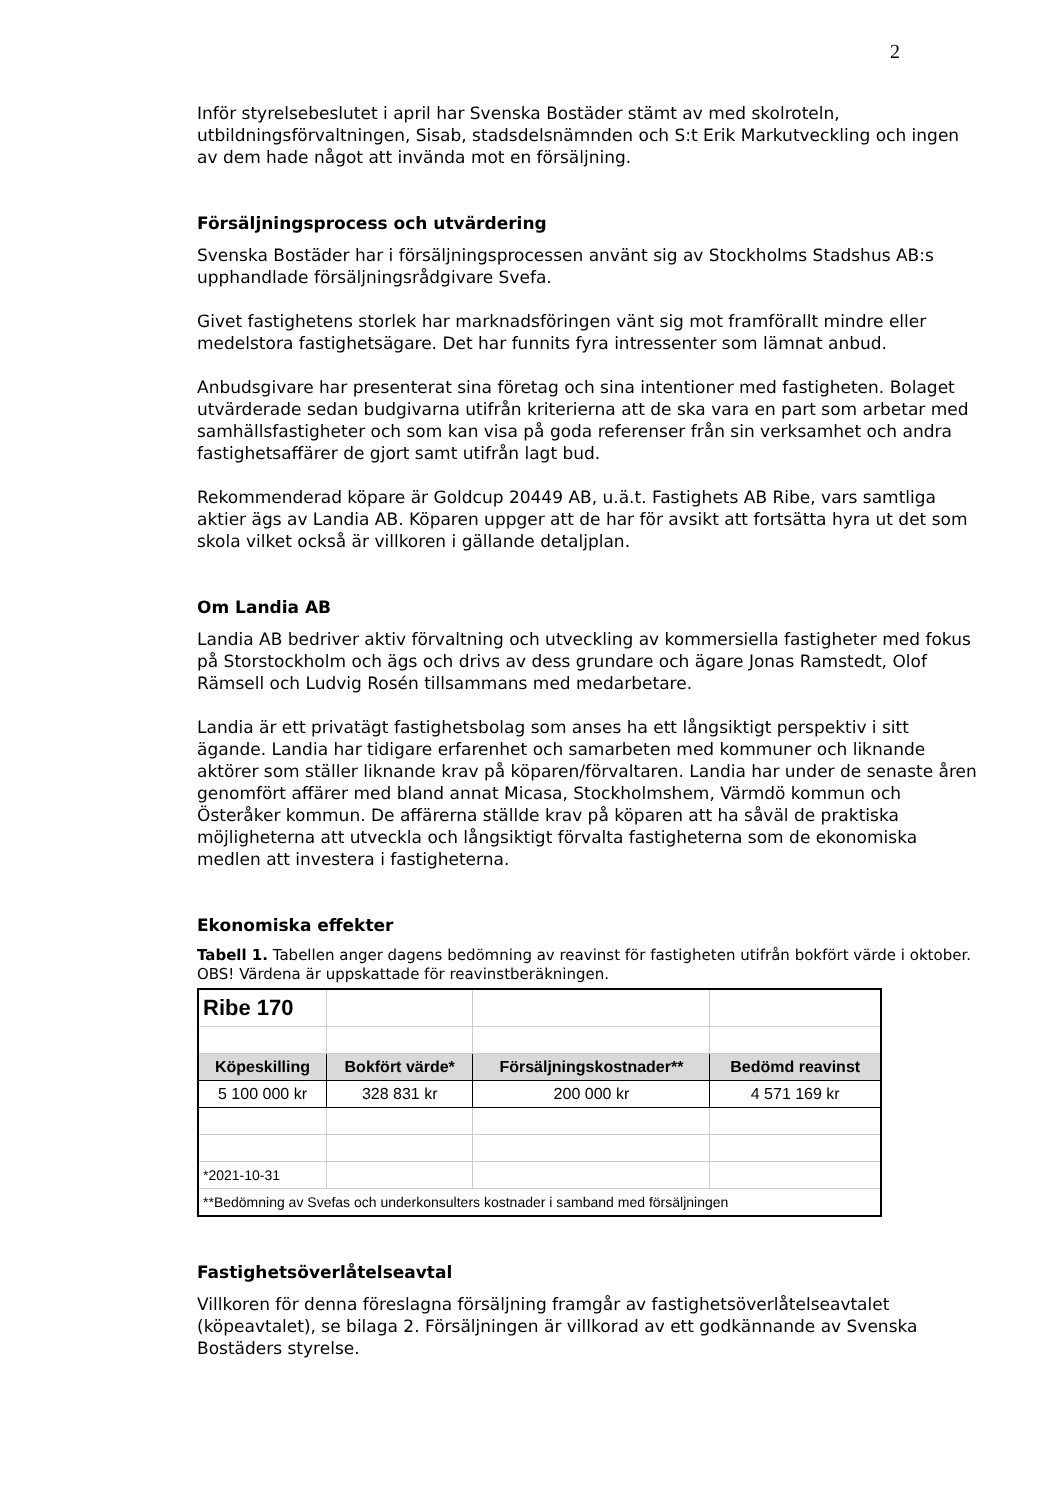2
Inför styrelsebeslutet i april har Svenska Bostäder stämt av med skolroteln, utbildningsförvaltningen, Sisab, stadsdelsnämnden och S:t Erik Markutveckling och ingen av dem hade något att invända mot en försäljning.
Försäljningsprocess och utvärdering
Svenska Bostäder har i försäljningsprocessen använt sig av Stockholms Stadshus AB:s upphandlade försäljningsrådgivare Svefa.
Givet fastighetens storlek har marknadsföringen vänt sig mot framförallt mindre eller medelstora fastighetsägare. Det har funnits fyra intressenter som lämnat anbud.
Anbudsgivare har presenterat sina företag och sina intentioner med fastigheten. Bolaget utvärderade sedan budgivarna utifrån kriterierna att de ska vara en part som arbetar med samhällsfastigheter och som kan visa på goda referenser från sin verksamhet och andra fastighetsaffärer de gjort samt utifrån lagt bud.
Rekommenderad köpare är Goldcup 20449 AB, u.ä.t. Fastighets AB Ribe, vars samtliga aktier ägs av Landia AB. Köparen uppger att de har för avsikt att fortsätta hyra ut det som skola vilket också är villkoren i gällande detaljplan.
Om Landia AB
Landia AB bedriver aktiv förvaltning och utveckling av kommersiella fastigheter med fokus på Storstockholm och ägs och drivs av dess grundare och ägare Jonas Ramstedt, Olof Rämsell och Ludvig Rosén tillsammans med medarbetare.
Landia är ett privatägt fastighetsbolag som anses ha ett långsiktigt perspektiv i sitt ägande. Landia har tidigare erfarenhet och samarbeten med kommuner och liknande aktörer som ställer liknande krav på köparen/förvaltaren. Landia har under de senaste åren genomfört affärer med bland annat Micasa, Stockholmshem, Värmdö kommun och Österåker kommun. De affärerna ställde krav på köparen att ha såväl de praktiska möjligheterna att utveckla och långsiktigt förvalta fastigheterna som de ekonomiska medlen att investera i fastigheterna.
Ekonomiska effekter
Tabell 1. Tabellen anger dagens bedömning av reavinst för fastigheten utifrån bokfört värde i oktober. OBS! Värdena är uppskattade för reavinstberäkningen.
| Ribe 170 | | | |
| Köpeskilling | Bokfört värde* | Försäljningskostnader** | Bedömd reavinst |
| 5 100 000 kr | 328 831 kr | 200 000 kr | 4 571 169 kr |
| *2021-10-31 | | | |
| **Bedömning av Svefas och underkonsulters kostnader i samband med försäljningen | | | |
Fastighetsöverlåtelseavtal
Villkoren för denna föreslagna försäljning framgår av fastighetsöverlåtelseavtalet (köpeavtalet), se bilaga 2. Försäljningen är villkorad av ett godkännande av Svenska Bostäders styrelse.